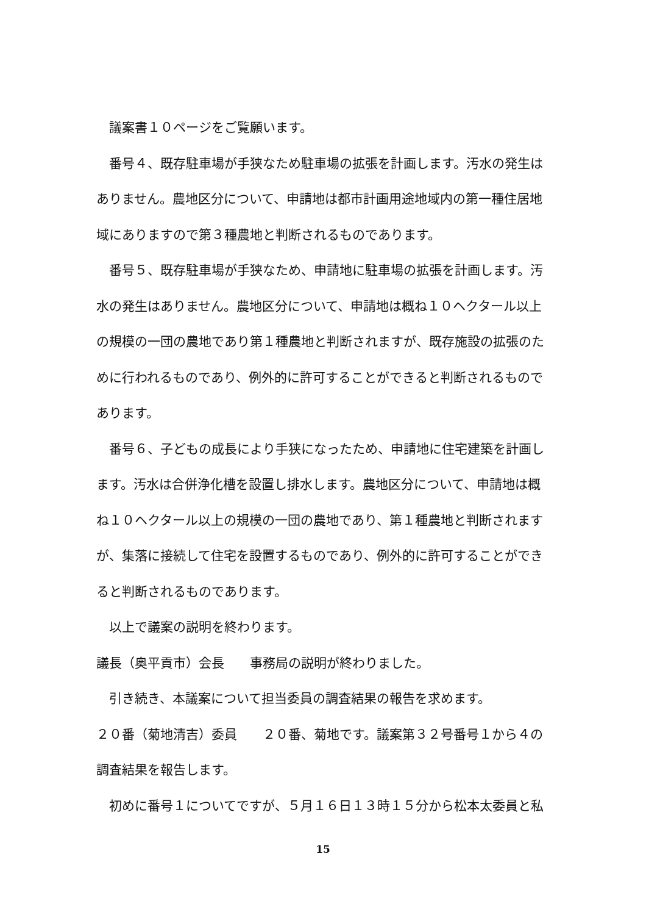議案書１０ページをご覧願います。
番号４、既存駐車場が手狭なため駐車場の拡張を計画します。汚水の発生はありません。農地区分について、申請地は都市計画用途地域内の第一種住居地域にありますので第３種農地と判断されるものであります。
番号５、既存駐車場が手狭なため、申請地に駐車場の拡張を計画します。汚水の発生はありません。農地区分について、申請地は概ね１０ヘクタール以上の規模の一団の農地であり第１種農地と判断されますが、既存施設の拡張のために行われるものであり、例外的に許可することができると判断されるものであります。
番号６、子どもの成長により手狭になったため、申請地に住宅建築を計画します。汚水は合併浄化槽を設置し排水します。農地区分について、申請地は概ね１０ヘクタール以上の規模の一団の農地であり、第１種農地と判断されますが、集落に接続して住宅を設置するものであり、例外的に許可することができると判断されるものであります。
以上で議案の説明を終わります。
議長（奥平貢市）会長　　事務局の説明が終わりました。
引き続き、本議案について担当委員の調査結果の報告を求めます。
２０番（菊地清吉）委員　　２０番、菊地です。議案第３２号番号１から４の調査結果を報告します。
初めに番号１についてですが、５月１６日１３時１５分から松本太委員と私
15